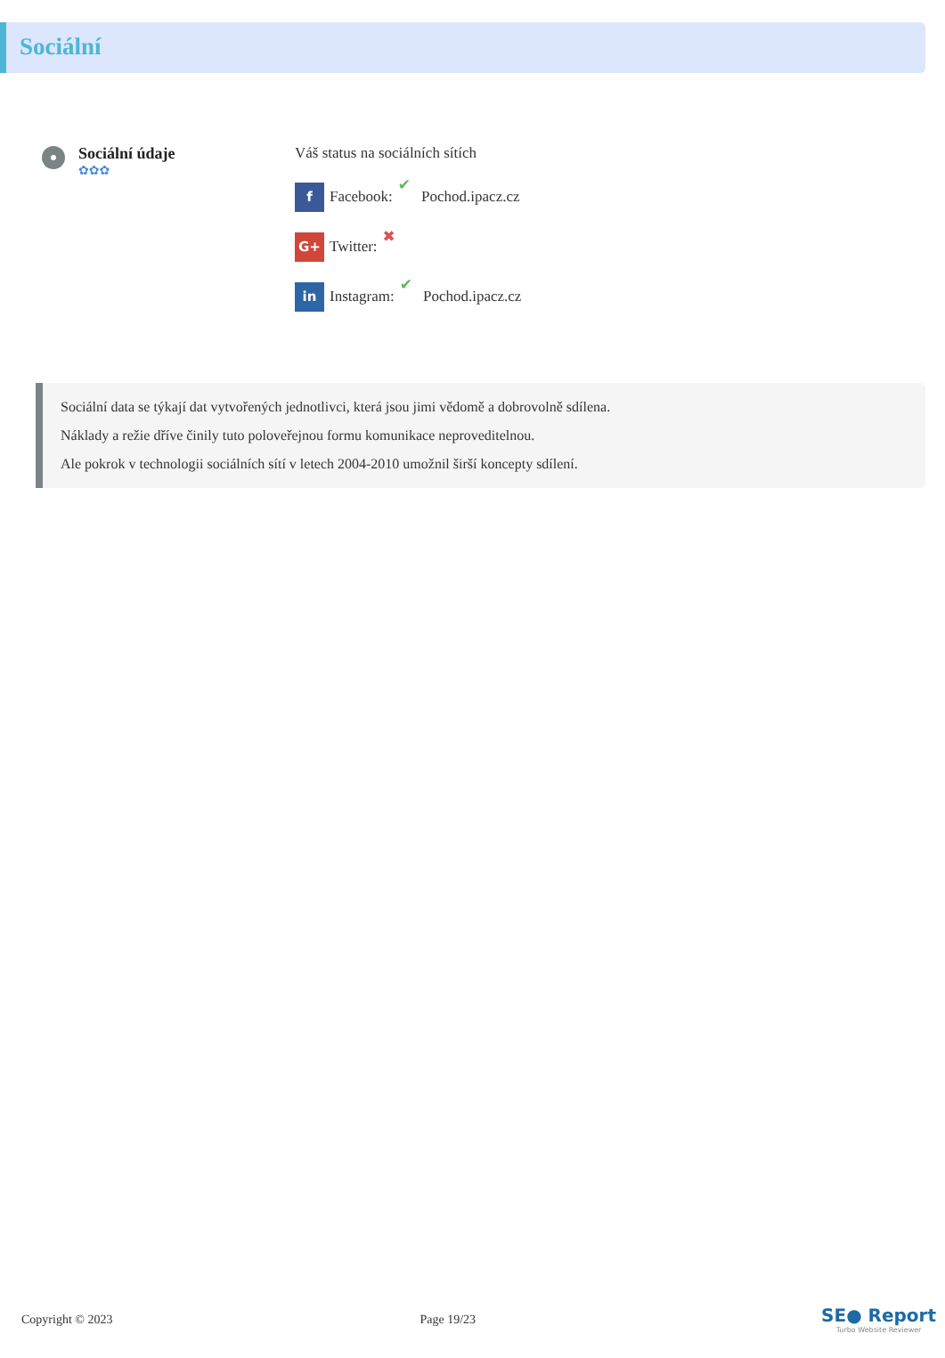Sociální
Sociální údaje
✿✿✿
Váš status na sociálních sítích
f
Facebook: ✔ Pochod.ipacz.cz
G+
Twitter: ✖
in
Instagram: ✔ Pochod.ipacz.cz
Sociální data se týkají dat vytvořených jednotlivci, která jsou jimi vědomě a dobrovolně sdílena.
Náklady a režie dříve činily tuto poloveřejnou formu komunikace neproveditelnou.
Ale pokrok v technologii sociálních sítí v letech 2004-2010 umožnil širší koncepty sdílení.
Copyright © 2023 Page 19/23
SE● Report
Turbo Website Reviewer